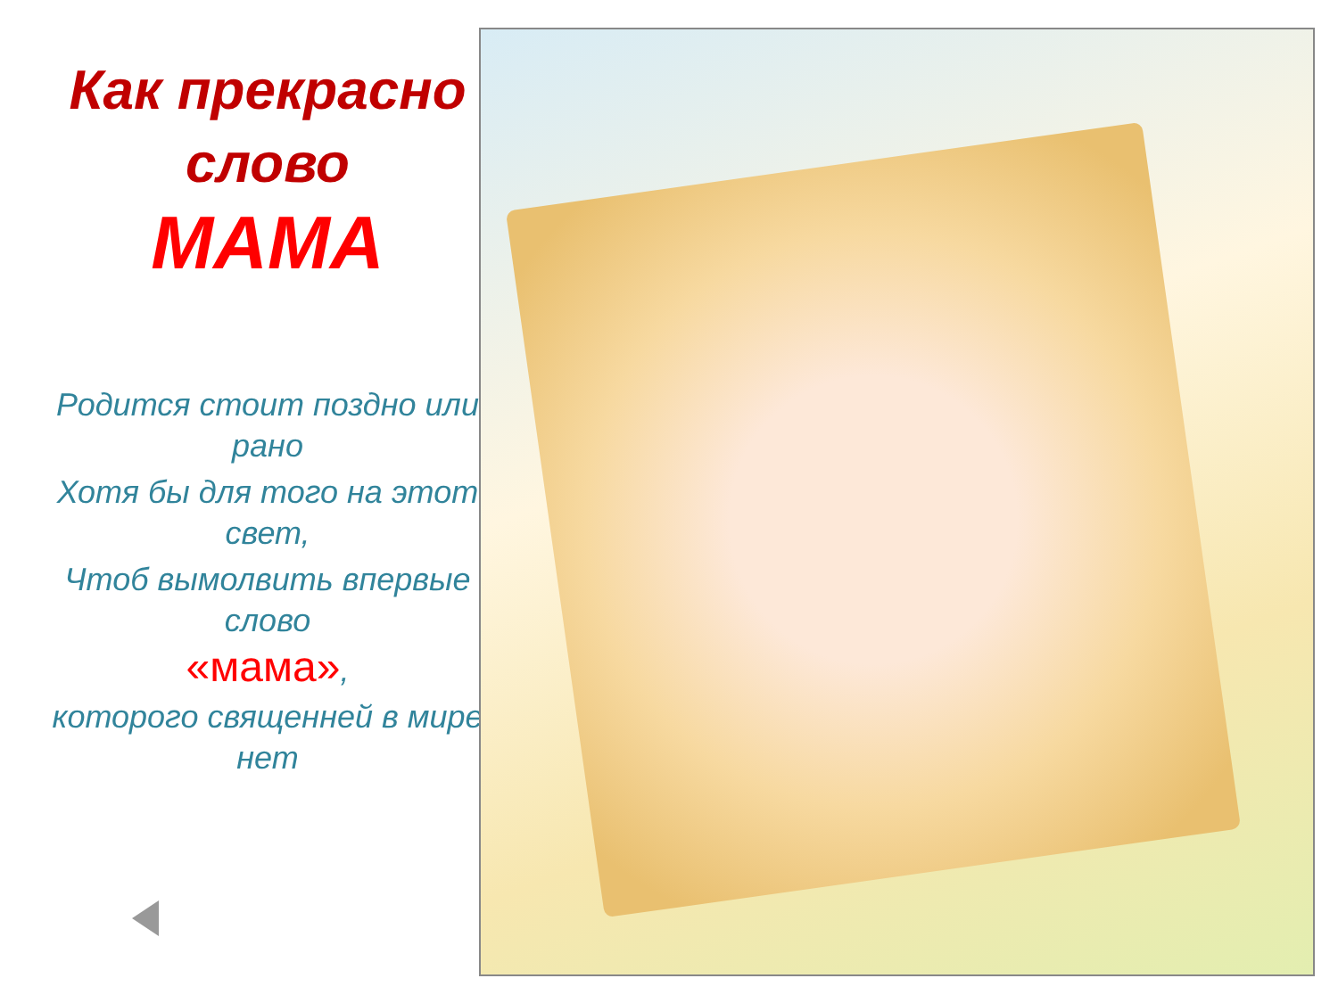Как прекрасно
слово
МАМА
Родится стоит поздно или рано
Хотя бы для того на этот свет,
Чтоб вымолвить впервые слово
«мама»,
которого священней в мире нет